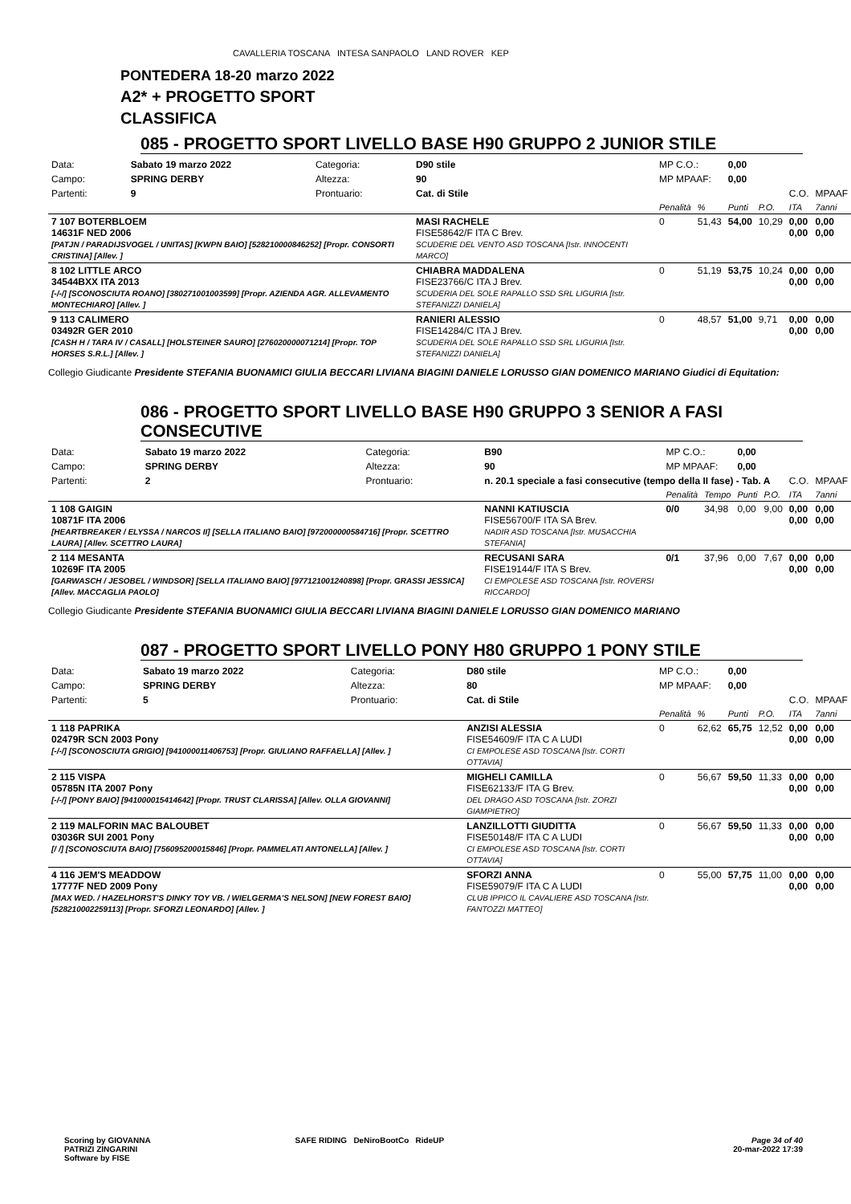CAVALLERIA TOSCANA INTESA SANPAOLO LAND ROVER KEP
PONTEDERA 18-20 marzo 2022
A2* + PROGETTO SPORT
CLASSIFICA
085 - PROGETTO SPORT LIVELLO BASE H90 GRUPPO 2 JUNIOR STILE
| Data: | Sabato 19 marzo 2022 | Categoria: | D90 stile | MP C.O.: | | 0,00 | | | |
| Campo: | SPRING DERBY | Altezza: | 90 | MP MPAAF: | | 0,00 | | | |
| Partenti: | 9 | Prontuario: | Cat. di Stile | | | | | C.O. | MPAAF |
| | | | | Penalità | % | Punti | P.O. | ITA | 7anni |
| 7 107 BOTERBLOEM 14631F NED 2006 [PATJN / PARADIJSVOGEL / UNITAS] [KWPN BAIO] [528210000846252] [Propr. CONSORTI CRISTINA] [Allev. ] | | | MASI RACHELE FISE58642/F ITA C Brev. SCUDERIE DEL VENTO ASD TOSCANA [Istr. INNOCENTI MARCO] | 0 | 51,43 | 54,00 | 10,29 | 0,00 0,00 | 0,00 0,00 |
| 8 102 LITTLE ARCO 34544BXX ITA 2013 [-/-/] [SCONOSCIUTA ROANO] [380271001003599] [Propr. AZIENDA AGR. ALLEVAMENTO MONTECHIARO] [Allev. ] | | | CHIABRA MADDALENA FISE23766/C ITA J Brev. SCUDERIA DEL SOLE RAPALLO SSD SRL LIGURIA [Istr. STEFANIZZI DANIELA] | 0 | 51,19 | 53,75 | 10,24 | 0,00 0,00 | 0,00 0,00 |
| 9 113 CALIMERO 03492R GER 2010 [CASH H / TARA IV / CASALL] [HOLSTEINER SAURO] [276020000071214] [Propr. TOP HORSES S.R.L.] [Allev. ] | | | RANIERI ALESSIO FISE14284/C ITA J Brev. SCUDERIA DEL SOLE RAPALLO SSD SRL LIGURIA [Istr. STEFANIZZI DANIELA] | 0 | 48,57 | 51,00 | 9,71 | 0,00 0,00 | 0,00 0,00 |
Collegio Giudicante Presidente STEFANIA BUONAMICI GIULIA BECCARI LIVIANA BIAGINI DANIELE LORUSSO GIAN DOMENICO MARIANO Giudici di Equitation:
086 - PROGETTO SPORT LIVELLO BASE H90 GRUPPO 3 SENIOR A FASI CONSECUTIVE
| Data: | Sabato 19 marzo 2022 | Categoria: | B90 | MP C.O.: | | 0,00 | | | |
| Campo: | SPRING DERBY | Altezza: | 90 | MP MPAAF: | | 0,00 | | | |
| Partenti: | 2 | Prontuario: | n. 20.1 speciale a fasi consecutive (tempo della II fase) - Tab. A | | | | | C.O. | MPAAF |
| | | | | Penalità | Tempo | Punti | P.O. | ITA | 7anni |
| 1 108 GAIGIN 10871F ITA 2006 [HEARTBREAKER / ELYSSA / NARCOS II] [SELLA ITALIANO BAIO] [972000000584716] [Propr. SCETTRO LAURA] [Allev. SCETTRO LAURA] | | | NANNI KATIUSCIA FISE56700/F ITA SA Brev. NADIR ASD TOSCANA [Istr. MUSACCHIA STEFANIA] | 0/0 | 34,98 | 0,00 | 9,00 | 0,00 0,00 | 0,00 0,00 |
| 2 114 MESANTA 10269F ITA 2005 [GARWASCH / JESOBEL / WINDSOR] [SELLA ITALIANO BAIO] [977121001240898] [Propr. GRASSI JESSICA] [Allev. MACCAGLIA PAOLO] | | | RECUSANI SARA FISE19144/F ITA S Brev. CI EMPOLESE ASD TOSCANA [Istr. ROVERSI RICCARDO] | 0/1 | 37,96 | 0,00 | 7,67 | 0,00 0,00 | 0,00 0,00 |
Collegio Giudicante Presidente STEFANIA BUONAMICI GIULIA BECCARI LIVIANA BIAGINI DANIELE LORUSSO GIAN DOMENICO MARIANO
087 - PROGETTO SPORT LIVELLO PONY H80 GRUPPO 1 PONY STILE
| Data: | Sabato 19 marzo 2022 | Categoria: | D80 stile | MP C.O.: | | 0,00 | | | |
| Campo: | SPRING DERBY | Altezza: | 80 | MP MPAAF: | | 0,00 | | | |
| Partenti: | 5 | Prontuario: | Cat. di Stile | | | | | C.O. | MPAAF |
| | | | | Penalità | % | Punti | P.O. | ITA | 7anni |
| 1 118 PAPRIKA 02479R SCN 2003 Pony [-/-/] [SCONOSCIUTA GRIGIO] [941000011406753] [Propr. GIULIANO RAFFAELLA] [Allev. ] | | | ANZISI ALESSIA FISE54609/F ITA C A LUDI CI EMPOLESE ASD TOSCANA [Istr. CORTI OTTAVIA] | 0 | 62,62 | 65,75 | 12,52 | 0,00 0,00 | 0,00 0,00 |
| 2 115 VISPA 05785N ITA 2007 Pony [-/-/] [PONY BAIO] [941000015414642] [Propr. TRUST CLARISSA] [Allev. OLLA GIOVANNI] | | | MIGHELI CAMILLA FISE62133/F ITA G Brev. DEL DRAGO ASD TOSCANA [Istr. ZORZI GIAMPIETRO] | 0 | 56,67 | 59,50 | 11,33 | 0,00 0,00 | 0,00 0,00 |
| 2 119 MALFORIN MAC BALOUBET 03036R SUI 2001 Pony [/ /] [SCONOSCIUTA BAIO] [756095200015846] [Propr. PAMMELATI ANTONELLA] [Allev. ] | | | LANZILLOTTI GIUDITTA FISE50148/F ITA C A LUDI CI EMPOLESE ASD TOSCANA [Istr. CORTI OTTAVIA] | 0 | 56,67 | 59,50 | 11,33 | 0,00 0,00 | 0,00 0,00 |
| 4 116 JEM'S MEADDOW 17777F NED 2009 Pony [MAX WED. / HAZELHORST'S DINKY TOY VB. / WIELGERMA'S NELSON] [NEW FOREST BAIO] [528210002259113] [Propr. SFORZI LEONARDO] [Allev. ] | | | SFORZI ANNA FISE59079/F ITA C A LUDI CLUB IPPICO IL CAVALIERE ASD TOSCANA [Istr. FANTOZZI MATTEO] | 0 | 55,00 | 57,75 | 11,00 | 0,00 0,00 | 0,00 0,00 |
Scoring by GIOVANNA
PATRIZI ZINGARINI
Software by FISE SAFE RIDING DeNiroBootCo RideUP Page 34 of 40
20-mar-2022 17:39